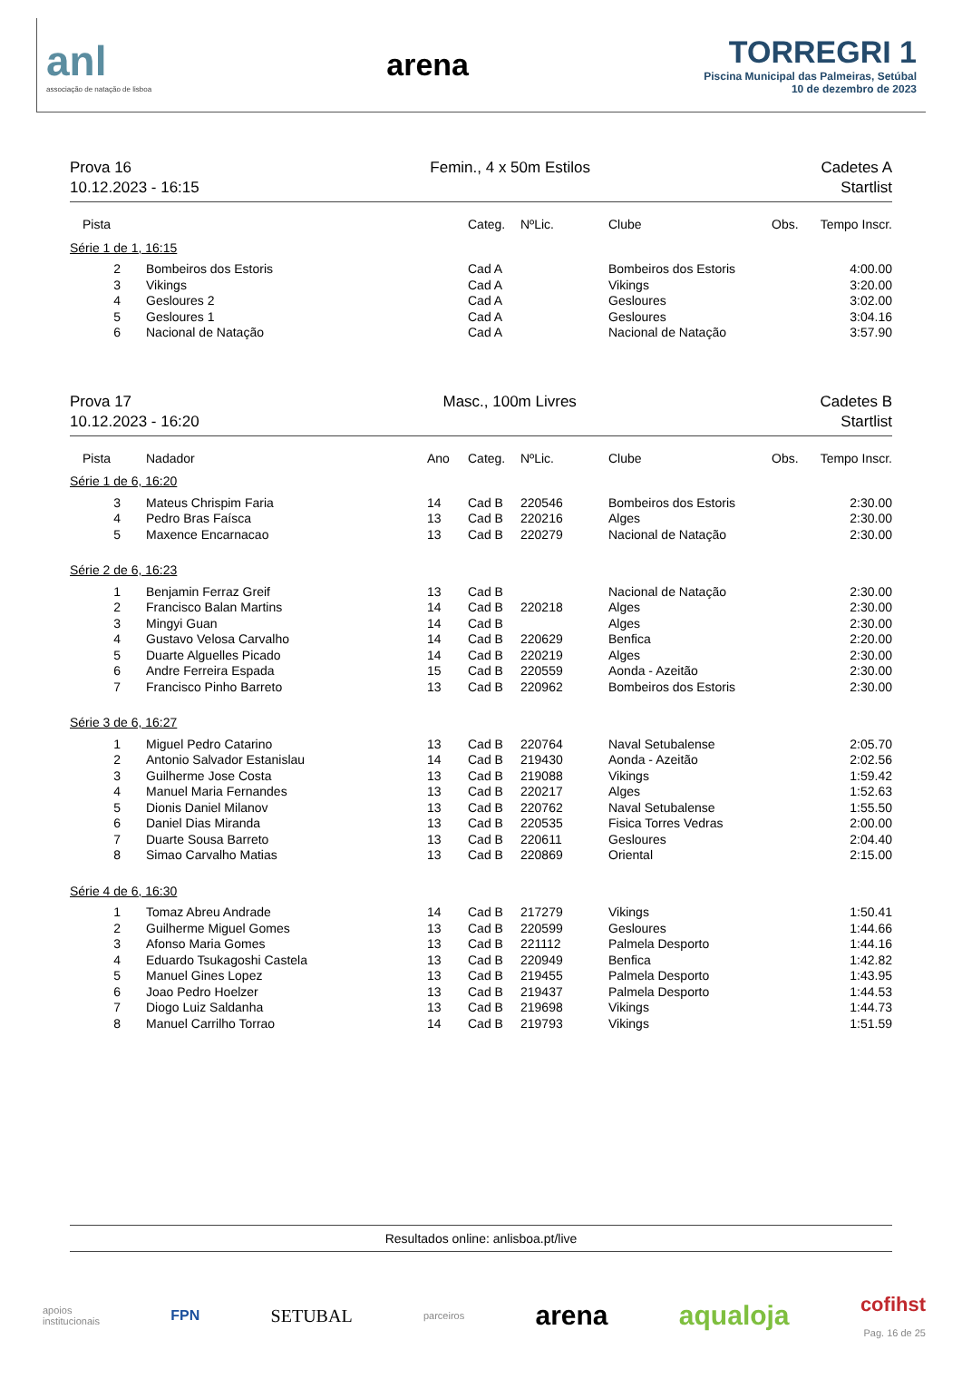anl
associação de natação de lisboa
arena
TORREGRI 1
Piscina Municipal das Palmeiras, Setúbal
10 de dezembro de 2023
Prova 16
10.12.2023 - 16:15
Femin., 4 x 50m Estilos Cadetes A
Startlist
| Pista | | | Categ. | NºLic. | Clube | Obs. | Tempo Inscr. |
| --- | --- | --- | --- | --- | --- | --- | --- |
| Série 1 de 1, 16:15 | | | | | | | |
| 2 | Bombeiros dos Estoris | | Cad A | | Bombeiros dos Estoris | | 4:00.00 |
| 3 | Vikings | | Cad A | | Vikings | | 3:20.00 |
| 4 | Gesloures 2 | | Cad A | | Gesloures | | 3:02.00 |
| 5 | Gesloures 1 | | Cad A | | Gesloures | | 3:04.16 |
| 6 | Nacional de Natação | | Cad A | | Nacional de Natação | | 3:57.90 |
Prova 17
10.12.2023 - 16:20
Masc., 100m Livres Cadetes B
Startlist
| Pista | Nadador | Ano | Categ. | NºLic. | Clube | Obs. | Tempo Inscr. |
| --- | --- | --- | --- | --- | --- | --- | --- |
| Série 1 de 6, 16:20 | | | | | | | |
| 3 | Mateus Chrispim Faria | 14 | Cad B | 220546 | Bombeiros dos Estoris | | 2:30.00 |
| 4 | Pedro Bras Faísca | 13 | Cad B | 220216 | Alges | | 2:30.00 |
| 5 | Maxence Encarnacao | 13 | Cad B | 220279 | Nacional de Natação | | 2:30.00 |
| Série 2 de 6, 16:23 | | | | | | | |
| 1 | Benjamin Ferraz Greif | 13 | Cad B | | Nacional de Natação | | 2:30.00 |
| 2 | Francisco Balan Martins | 14 | Cad B | 220218 | Alges | | 2:30.00 |
| 3 | Mingyi Guan | 14 | Cad B | | Alges | | 2:30.00 |
| 4 | Gustavo Velosa Carvalho | 14 | Cad B | 220629 | Benfica | | 2:20.00 |
| 5 | Duarte Alguelles Picado | 14 | Cad B | 220219 | Alges | | 2:30.00 |
| 6 | Andre Ferreira Espada | 15 | Cad B | 220559 | Aonda - Azeitão | | 2:30.00 |
| 7 | Francisco Pinho Barreto | 13 | Cad B | 220962 | Bombeiros dos Estoris | | 2:30.00 |
| Série 3 de 6, 16:27 | | | | | | | |
| 1 | Miguel Pedro Catarino | 13 | Cad B | 220764 | Naval Setubalense | | 2:05.70 |
| 2 | Antonio Salvador Estanislau | 14 | Cad B | 219430 | Aonda - Azeitão | | 2:02.56 |
| 3 | Guilherme Jose Costa | 13 | Cad B | 219088 | Vikings | | 1:59.42 |
| 4 | Manuel Maria Fernandes | 13 | Cad B | 220217 | Alges | | 1:52.63 |
| 5 | Dionis Daniel Milanov | 13 | Cad B | 220762 | Naval Setubalense | | 1:55.50 |
| 6 | Daniel Dias Miranda | 13 | Cad B | 220535 | Fisica Torres Vedras | | 2:00.00 |
| 7 | Duarte Sousa Barreto | 13 | Cad B | 220611 | Gesloures | | 2:04.40 |
| 8 | Simao Carvalho Matias | 13 | Cad B | 220869 | Oriental | | 2:15.00 |
| Série 4 de 6, 16:30 | | | | | | | |
| 1 | Tomaz Abreu Andrade | 14 | Cad B | 217279 | Vikings | | 1:50.41 |
| 2 | Guilherme Miguel Gomes | 13 | Cad B | 220599 | Gesloures | | 1:44.66 |
| 3 | Afonso Maria Gomes | 13 | Cad B | 221112 | Palmela Desporto | | 1:44.16 |
| 4 | Eduardo Tsukagoshi Castela | 13 | Cad B | 220949 | Benfica | | 1:42.82 |
| 5 | Manuel Gines Lopez | 13 | Cad B | 219455 | Palmela Desporto | | 1:43.95 |
| 6 | Joao Pedro Hoelzer | 13 | Cad B | 219437 | Palmela Desporto | | 1:44.53 |
| 7 | Diogo Luiz Saldanha | 13 | Cad B | 219698 | Vikings | | 1:44.73 |
| 8 | Manuel Carrilho Torrao | 14 | Cad B | 219793 | Vikings | | 1:51.59 |
Resultados online: anlisboa.pt/live
apoios
institucionais
FPN
SETUBAL
parceiros
arena aqualoja
cofihst
Pag. 16 de 25